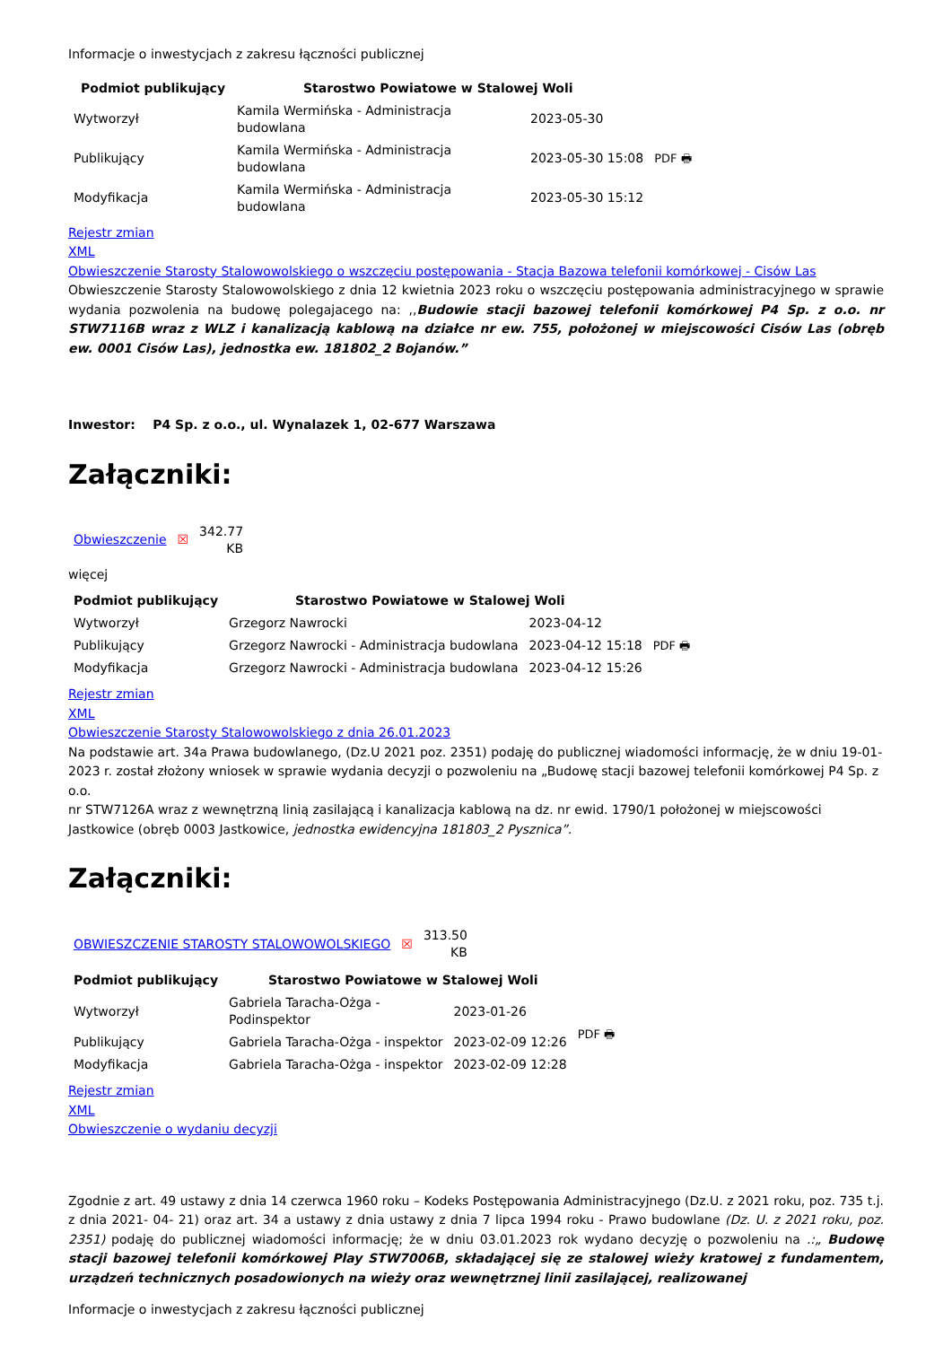Informacje o inwestycjach z zakresu łączności publicznej
| Podmiot publikujący | Starostwo Powiatowe w Stalowej Woli | | |
| Wytworzył | Kamila Wermińska - Administracja budowlana | 2023-05-30 | PDF 🖶 |
| Publikujący | Kamila Wermińska - Administracja budowlana | 2023-05-30 15:08 | |
| Modyfikacja | Kamila Wermińska - Administracja budowlana | 2023-05-30 15:12 | |
Rejestr zmian
XML
Obwieszczenie Starosty Stalowowolskiego o wszczęciu postępowania - Stacja Bazowa telefonii komórkowej - Cisów Las
Obwieszczenie Starosty Stalowowolskiego z dnia 12 kwietnia 2023 roku o wszczęciu postępowania administracyjnego w sprawie wydania pozwolenia na budowę polegajacego na: ,,Budowie stacji bazowej telefonii komórkowej P4 Sp. z o.o. nr STW7116B wraz z WLZ i kanalizacją kablową na działce nr ew. 755, położonej w miejscowości Cisów Las (obręb ew. 0001 Cisów Las), jednostka ew. 181802_2 Bojanów.”
Inwestor: P4 Sp. z o.o., ul. Wynalazek 1, 02-677 Warszawa
Załączniki:
| Obwieszczenie | ☒ | 342.77 KB |
więcej
| Podmiot publikujący | Starostwo Powiatowe w Stalowej Woli | | |
| Wytworzył | Grzegorz Nawrocki | 2023-04-12 | PDF 🖶 |
| Publikujący | Grzegorz Nawrocki - Administracja budowlana | 2023-04-12 15:18 | |
| Modyfikacja | Grzegorz Nawrocki - Administracja budowlana | 2023-04-12 15:26 | |
Rejestr zmian
XML
Obwieszczenie Starosty Stalowowolskiego z dnia 26.01.2023
Na podstawie art. 34a Prawa budowlanego, (Dz.U 2021 poz. 2351) podaję do publicznej wiadomości informację, że w dniu 19-01-2023 r. został złożony wniosek w sprawie wydania decyzji o pozwoleniu na „Budowę stacji bazowej telefonii komórkowej P4 Sp. z o.o.
nr STW7126A wraz z wewnętrzną linią zasilającą i kanalizacja kablową na dz. nr ewid. 1790/1 położonej w miejscowości Jastkowice (obręb 0003 Jastkowice, jednostka ewidencyjna 181803_2 Pysznica”.
Załączniki:
| OBWIESZCZENIE STAROSTY STALOWOWOLSKIEGO | ☒ | 313.50 KB |
| Podmiot publikujący | Starostwo Powiatowe w Stalowej Woli | | |
| Wytworzył | Gabriela Taracha-Ożga - Podinspektor | 2023-01-26 | PDF 🖶 |
| Publikujący | Gabriela Taracha-Ożga - inspektor | 2023-02-09 12:26 | |
| Modyfikacja | Gabriela Taracha-Ożga - inspektor | 2023-02-09 12:28 | |
Rejestr zmian
XML
Obwieszczenie o wydaniu decyzji
Zgodnie z art. 49 ustawy z dnia 14 czerwca 1960 roku – Kodeks Postępowania Administracyjnego (Dz.U. z 2021 roku, poz. 735 t.j. z dnia 2021- 04- 21) oraz art. 34 a ustawy z dnia ustawy z dnia 7 lipca 1994 roku - Prawo budowlane (Dz. U. z 2021 roku, poz. 2351) podaję do publicznej wiadomości informację; że w dniu 03.01.2023 rok wydano decyzję o pozwoleniu na .:„ Budowę stacji bazowej telefonii komórkowej Play STW7006B, składającej się ze stalowej wieży kratowej z fundamentem, urządzeń technicznych posadowionych na wieży oraz wewnętrznej linii zasilającej, realizowanej
Informacje o inwestycjach z zakresu łączności publicznej